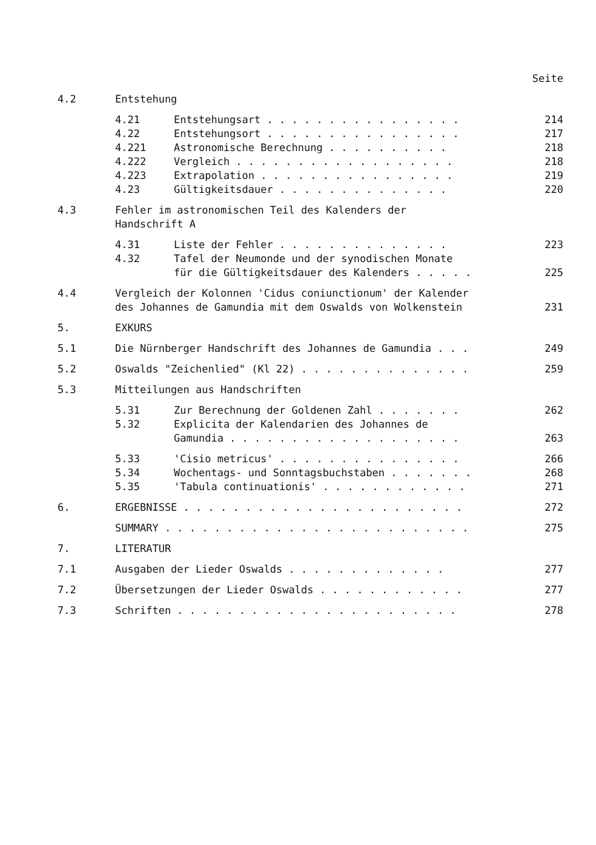Seite
4.2 Entstehung
4.21 Entstehungsart . . . . . . . . . . . . . . . . 214
4.22 Entstehungsort . . . . . . . . . . . . . . . . 217
4.221 Astronomische Berechnung . . . . . . . . . . 218
4.222 Vergleich . . . . . . . . . . . . . . . . . . 218
4.223 Extrapolation . . . . . . . . . . . . . . . . 219
4.23 Gültigkeitsdauer . . . . . . . . . . . . . . 220
4.3 Fehler im astronomischen Teil des Kalenders der
Handschrift A
4.31 Liste der Fehler . . . . . . . . . . . . . . 223
4.32 Tafel der Neumonde und der synodischen Monate
für die Gültigkeitsdauer des Kalenders . . . . .
225
4.4 Vergleich der Kolonnen 'Cidus coniunctionum' der Kalender
des Johannes de Gamundia mit dem Oswalds von Wolkenstein
231
5. EXKURS
5.1 Die Nürnberger Handschrift des Johannes de Gamundia . . . 249
5.2 Oswalds "Zeichenlied" (Kl 22) . . . . . . . . . . . . . . 259
5.3 Mitteilungen aus Handschriften
5.31 Zur Berechnung der Goldenen Zahl . . . . . . . 262
5.32 Explicita der Kalendarien des Johannes de
Gamundia . . . . . . . . . . . . . . . . . . .
263
5.33 'Cisio metricus' . . . . . . . . . . . . . . . 266
5.34 Wochentags- und Sonntagsbuchstaben . . . . . . . 268
5.35 'Tabula continuationis' . . . . . . . . . . . . 271
6. ERGEBNISSE . . . . . . . . . . . . . . . . . . . . . . . 272
SUMMARY . . . . . . . . . . . . . . . . . . . . . . . . . 275
7. LITERATUR
7.1 Ausgaben der Lieder Oswalds . . . . . . . . . . . . . 277
7.2 Übersetzungen der Lieder Oswalds . . . . . . . . . . . . 277
7.3 Schriften . . . . . . . . . . . . . . . . . . . . . . . 278